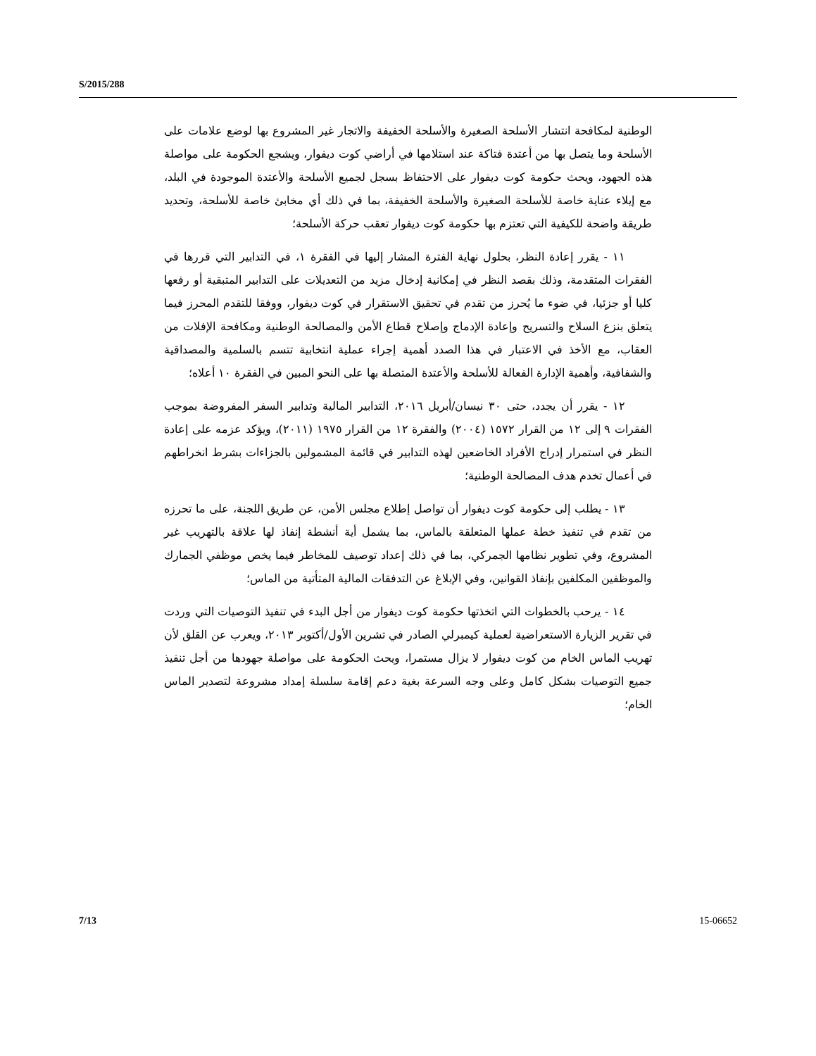S/2015/288
الوطنية لمكافحة انتشار الأسلحة الصغيرة والأسلحة الخفيفة والاتجار غير المشروع بها لوضع علامات على الأسلحة وما يتصل بها من أعتدة فتاكة عند استلامها في أراضي كوت ديفوار، ويشجع الحكومة على مواصلة هذه الجهود، ويحث حكومة كوت ديفوار على الاحتفاظ بسجل لجميع الأسلحة والأعتدة الموجودة في البلد، مع إيلاء عناية خاصة للأسلحة الصغيرة والأسلحة الخفيفة، بما في ذلك أي مخابئ خاصة للأسلحة، وتحديد طريقة واضحة للكيفية التي تعتزم بها حكومة كوت ديفوار تعقب حركة الأسلحة؛
١١ - يقرر إعادة النظر، بحلول نهاية الفترة المشار إليها في الفقرة ١، في التدابير التي قررها في الفقرات المتقدمة، وذلك بقصد النظر في إمكانية إدخال مزيد من التعديلات على التدابير المتبقية أو رفعها كليا أو جزئيا، في ضوء ما يُحرز من تقدم في تحقيق الاستقرار في كوت ديفوار، ووفقا للتقدم المحرز فيما يتعلق بنزع السلاح والتسريح وإعادة الإدماج وإصلاح قطاع الأمن والمصالحة الوطنية ومكافحة الإفلات من العقاب، مع الأخذ في الاعتبار في هذا الصدد أهمية إجراء عملية انتخابية تتسم بالسلمية والمصداقية والشفافية، وأهمية الإدارة الفعالة للأسلحة والأعتدة المتصلة بها على النحو المبين في الفقرة ١٠ أعلاه؛
١٢ - يقرر أن يجدد، حتى ٣٠ نيسان/أبريل ٢٠١٦، التدابير المالية وتدابير السفر المفروضة بموجب الفقرات ٩ إلى ١٢ من القرار ١٥٧٢ (٢٠٠٤) والفقرة ١٢ من القرار ١٩٧٥ (٢٠١١)، ويؤكد عزمه على إعادة النظر في استمرار إدراج الأفراد الخاضعين لهذه التدابير في قائمة المشمولين بالجزاءات بشرط انخراطهم في أعمال تخدم هدف المصالحة الوطنية؛
١٣ - يطلب إلى حكومة كوت ديفوار أن تواصل إطلاع مجلس الأمن، عن طريق اللجنة، على ما تحرزه من تقدم في تنفيذ خطة عملها المتعلقة بالماس، بما يشمل أية أنشطة إنفاذ لها علاقة بالتهريب غير المشروع، وفي تطوير نظامها الجمركي، بما في ذلك إعداد توصيف للمخاطر فيما يخص موظفي الجمارك والموظفين المكلفين بإنفاذ القوانين، وفي الإبلاغ عن التدفقات المالية المتأتية من الماس؛
١٤ - يرحب بالخطوات التي اتخذتها حكومة كوت ديفوار من أجل البدء في تنفيذ التوصيات التي وردت في تقرير الزيارة الاستعراضية لعملية كيمبرلي الصادر في تشرين الأول/أكتوبر ٢٠١٣، ويعرب عن القلق لأن تهريب الماس الخام من كوت ديفوار لا يزال مستمرا، ويحث الحكومة على مواصلة جهودها من أجل تنفيذ جميع التوصيات بشكل كامل وعلى وجه السرعة بغية دعم إقامة سلسلة إمداد مشروعة لتصدير الماس الخام؛
7/13 15-06652